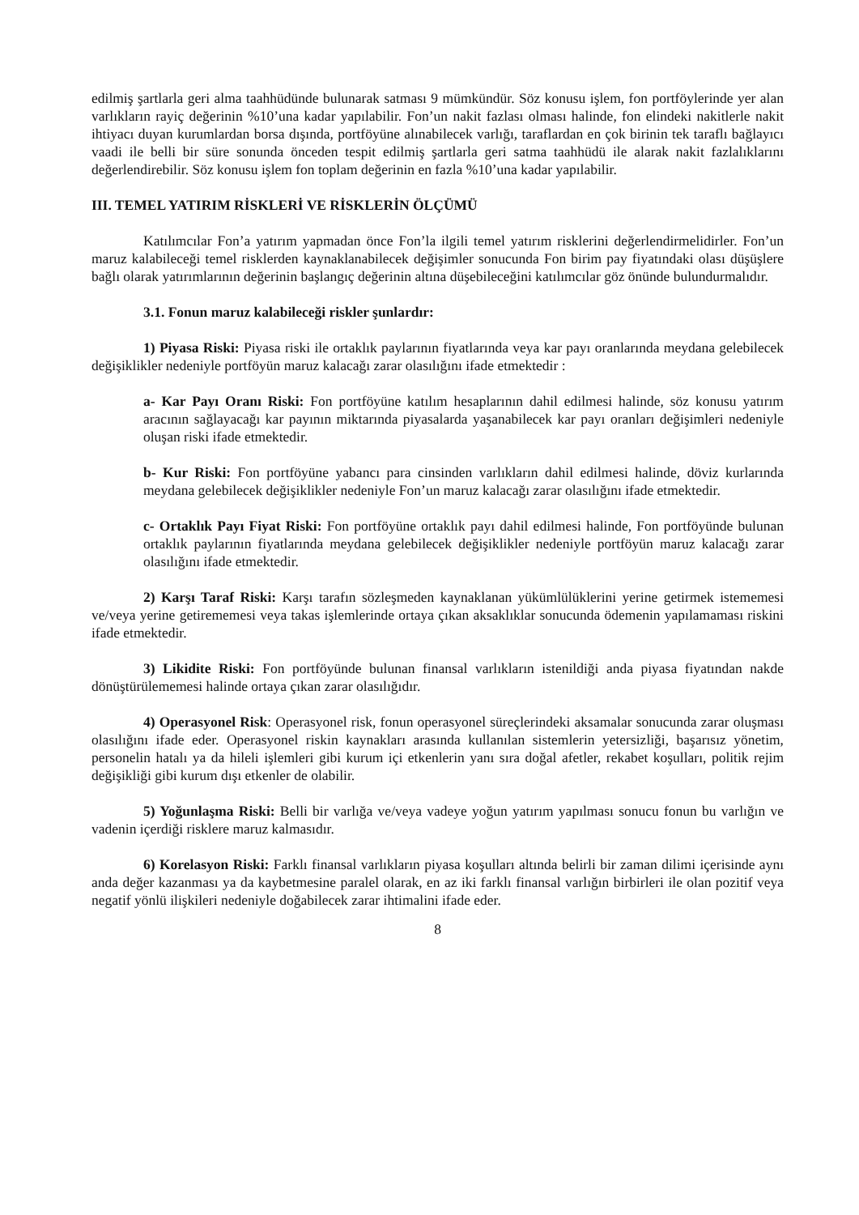edilmiş şartlarla geri alma taahhüdünde bulunarak satması 9 mümkündür. Söz konusu işlem, fon portföylerinde yer alan varlıkların rayiç değerinin %10’una kadar yapılabilir. Fon’un nakit fazlası olması halinde, fon elindeki nakitlerle nakit ihtiyacı duyan kurumlardan borsa dışında, portföyüne alınabilecek varlığı, taraflardan en çok birinin tek taraflı bağlayıcı vaadi ile belli bir süre sonunda önceden tespit edilmiş şartlarla geri satma taahhüdü ile alarak nakit fazlalıklarını değerlendirebilir. Söz konusu işlem fon toplam değerinin en fazla %10’una kadar yapılabilir.
III. TEMEL YATIRIM RİSKLERİ VE RİSKLERİN ÖLÇÜMÜ
Katılımcılar Fon’a yatırım yapmadan önce Fon’la ilgili temel yatırım risklerini değerlendirmelidirler. Fon’un maruz kalabileceği temel risklerden kaynaklanabilecek değişimler sonucunda Fon birim pay fiyatındaki olası düşüşlere bağlı olarak yatırımlarının değerinin başlangıç değerinin altına düşebileceğini katılımcılar göz önünde bulundurmalıdır.
3.1. Fonun maruz kalabileceği riskler şunlardır:
1) Piyasa Riski: Piyasa riski ile ortaklık paylarının fiyatlarında veya kar payı oranlarında meydana gelebilecek değişiklikler nedeniyle portföyün maruz kalacağı zarar olasılığını ifade etmektedir :
a- Kar Payı Oranı Riski: Fon portföyüne katılım hesaplarının dahil edilmesi halinde, söz konusu yatırım aracının sağlayacağı kar payının miktarında piyasalarda yaşanabilecek kar payı oranları değişimleri nedeniyle oluşan riski ifade etmektedir.
b- Kur Riski: Fon portföyüne yabancı para cinsinden varlıkların dahil edilmesi halinde, döviz kurlarında meydana gelebilecek değişiklikler nedeniyle Fon’un maruz kalacağı zarar olasılığını ifade etmektedir.
c- Ortaklık Payı Fiyat Riski: Fon portföyüne ortaklık payı dahil edilmesi halinde, Fon portföyünde bulunan ortaklık paylarının fiyatlarında meydana gelebilecek değişiklikler nedeniyle portföyün maruz kalacağı zarar olasılığını ifade etmektedir.
2) Karşı Taraf Riski: Karşı tarafın sözleşmeden kaynaklanan yükümlülüklerini yerine getirmek istememesi ve/veya yerine getirememesi veya takas işlemlerinde ortaya çıkan aksaklıklar sonucunda ödemenin yapılamaması riskini ifade etmektedir.
3) Likidite Riski: Fon portföyünde bulunan finansal varlıkların istenildiği anda piyasa fiyatından nakde dönüştürülememesi halinde ortaya çıkan zarar olasılığıdır.
4) Operasyonel Risk: Operasyonel risk, fonun operasyonel süreçlerindeki aksamalar sonucunda zarar oluşması olasılığını ifade eder. Operasyonel riskin kaynakları arasında kullanılan sistemlerin yetersizliği, başarısız yönetim, personelin hatalı ya da hileli işlemleri gibi kurum içi etkenlerin yanı sıra doğal afetler, rekabet koşulları, politik rejim değişikliği gibi kurum dışı etkenler de olabilir.
5) Yoğunlaşma Riski: Belli bir varlığa ve/veya vadeye yoğun yatırım yapılması sonucu fonun bu varlığın ve vadenin içerdiği risklere maruz kalmasıdır.
6) Korelasyon Riski: Farklı finansal varlıkların piyasa koşulları altında belirli bir zaman dilimi içerisinde aynı anda değer kazanması ya da kaybetmesine paralel olarak, en az iki farklı finansal varlığın birbirleri ile olan pozitif veya negatif yönlü ilişkileri nedeniyle doğabilecek zarar ihtimalini ifade eder.
8